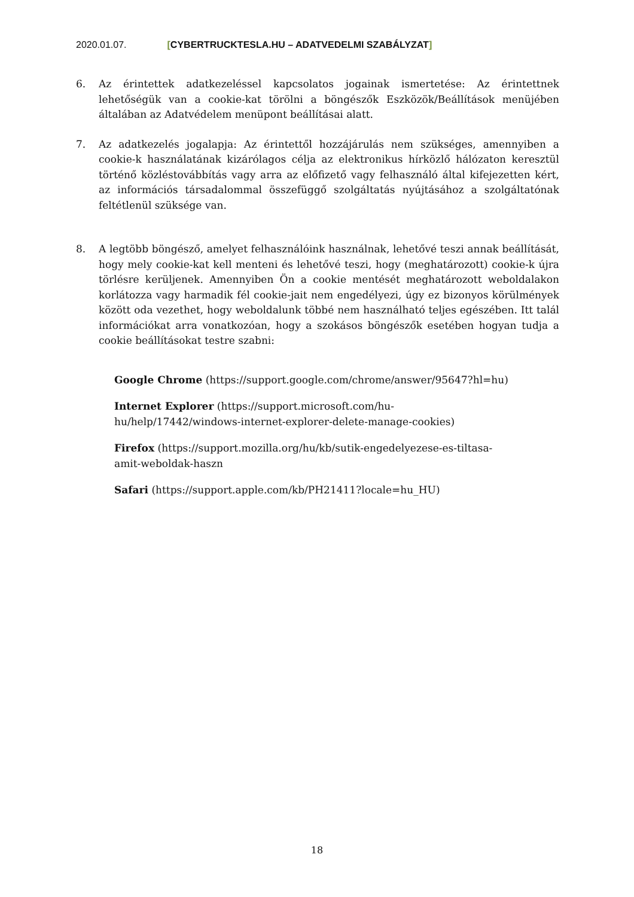2020.01.07. [CYBERTRUCKTESLA.HU – ADATVEDELMI SZABÁLYZAT]
6. Az érintettek adatkezeléssel kapcsolatos jogainak ismertetése: Az érintettnek lehetőségük van a cookie-kat törölni a böngészők Eszközök/Beállítások menüjében általában az Adatvédelem menüpont beállításai alatt.
7. Az adatkezelés jogalapja: Az érintettől hozzájárulás nem szükséges, amennyiben a cookie-k használatának kizárólagos célja az elektronikus hírközlő hálózaton keresztül történő közléstovábbítás vagy arra az előfizető vagy felhasználó által kifejezetten kért, az információs társadalommal összefüggő szolgáltatás nyújtásához a szolgáltatónak feltétlenül szüksége van.
8. A legtöbb böngésző, amelyet felhasználóink használnak, lehetővé teszi annak beállítását, hogy mely cookie-kat kell menteni és lehetővé teszi, hogy (meghatározott) cookie-k újra törlésre kerüljenek. Amennyiben Ön a cookie mentését meghatározott weboldalakon korlátozza vagy harmadik fél cookie-jait nem engedélyezi, úgy ez bizonyos körülmények között oda vezethet, hogy weboldalunk többé nem használható teljes egészében. Itt talál információkat arra vonatkozóan, hogy a szokásos böngészők esetében hogyan tudja a cookie beállításokat testre szabni:
Google Chrome (https://support.google.com/chrome/answer/95647?hl=hu)
Internet Explorer (https://support.microsoft.com/hu-
hu/help/17442/windows-internet-explorer-delete-manage-cookies)
Firefox (https://support.mozilla.org/hu/kb/sutik-engedelyezese-es-tiltasa-
amit-weboldak-haszn
Safari (https://support.apple.com/kb/PH21411?locale=hu_HU)
18